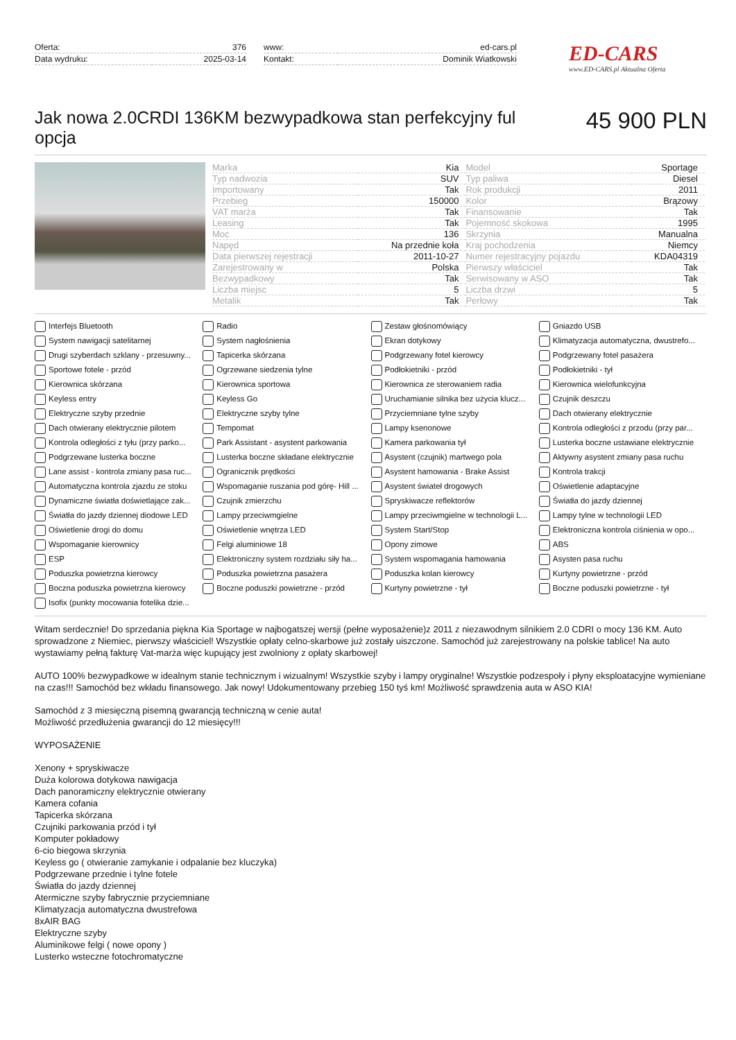| Oferta: | 376 |
| Data wydruku: | 2025-03-14 |
| www: | ed-cars.pl |
| Kontakt: | Dominik Wiatkowski |
ED-CARS
www.ED-CARS.pl Aktualna Oferta
Jak nowa 2.0CRDI 136KM bezwypadkowa stan perfekcyjny ful opcja
45 900 PLN
| Marka | Kia | Model | Sportage |
| Typ nadwozia | SUV | Typ paliwa | Diesel |
| Importowany | Tak | Rok produkcji | 2011 |
| Przebieg | 150000 | Kolor | Brązowy |
| VAT marża | Tak | Finansowanie | Tak |
| Leasing | Tak | Pojemność skokowa | 1995 |
| Moc | 136 | Skrzynia | Manualna |
| Napęd | Na przednie koła | Kraj pochodzenia | Niemcy |
| Data pierwszej rejestracji | 2011-10-27 | Numer rejestracyjny pojazdu | KDA04319 |
| Zarejestrowany w | Polska | Pierwszy właściciel | Tak |
| Bezwypadkowy | Tak | Serwisowany w ASO | Tak |
| Liczba miejsc | 5 | Liczba drzwi | 5 |
| Metalik | Tak | Perłowy | Tak |
Interfejs Bluetooth Radio Zestaw głośnomówiący Gniazdo USB System nawigacji satelitarnej System nagłośnienia Ekran dotykowy Klimatyzacja automatyczna, dwustrefo... Drugi szyberdach szklany - przesuwny... Tapicerka skórzana Podgrzewany fotel kierowcy Podgrzewany fotel pasażera Sportowe fotele - przód Ogrzewane siedzenia tylne Podłokietniki - przód Podłokietniki - tył Kierownica skórzana Kierownica sportowa Kierownica ze sterowaniem radia Kierownica wielofunkcyjna Keyless entry Keyless Go Uruchamianie silnika bez użycia klucz... Czujnik deszczu Elektryczne szyby przednie Elektryczne szyby tylne Przyciemniane tylne szyby Dach otwierany elektrycznie Dach otwierany elektrycznie pilotem Tempomat Lampy ksenonowe Kontrola odległości z przodu (przy par... Kontrola odległości z tyłu (przy parko... Park Assistant - asystent parkowania Kamera parkowania tył Lusterka boczne ustawiane elektrycznie Podgrzewane lusterka boczne Lusterka boczne składane elektrycznie Asystent (czujnik) martwego pola Aktywny asystent zmiany pasa ruchu Lane assist - kontrola zmiany pasa ruc... Ogranicznik prędkości Asystent hamowania - Brake Assist Kontrola trakcji Automatyczna kontrola zjazdu ze stoku Wspomaganie ruszania pod górę- Hill ... Asystent świateł drogowych Oświetlenie adaptacyjne Dynamiczne światła doświetlające zak... Czujnik zmierzchu Spryskiwacze reflektorów Światła do jazdy dziennej Światła do jazdy dziennej diodowe LED Lampy przeciwmgielne Lampy przeciwmgielne w technologii L... Lampy tylne w technologii LED Oświetlenie drogi do domu Oświetlenie wnętrza LED System Start/Stop Elektroniczna kontrola ciśnienia w opo... Wspomaganie kierownicy Felgi aluminiowe 18 Opony zimowe ABS ESP Elektroniczny system rozdziału siły ha... System wspomagania hamowania Asysten pasa ruchu Poduszka powietrzna kierowcy Poduszka powietrzna pasażera Poduszka kolan kierowcy Kurtyny powietrzne - przód Boczna poduszka powietrzna kierowcy Boczne poduszki powietrzne - przód Kurtyny powietrzne - tył Boczne poduszki powietrzne - tył Isofix (punkty mocowania fotelika dzie...
Witam serdecznie! Do sprzedania piękna Kia Sportage w najbogatszej wersji (pełne wyposażenie)z 2011 z niezawodnym silnikiem 2.0 CDRI o mocy 136 KM. Auto sprowadzone z Niemiec, pierwszy właściciel! Wszystkie opłaty celno-skarbowe już zostały uiszczone. Samochód już zarejestrowany na polskie tablice! Na auto wystawiamy pełną fakturę Vat-marża więc kupujący jest zwolniony z opłaty skarbowej!
AUTO 100% bezwypadkowe w idealnym stanie technicznym i wizualnym! Wszystkie szyby i lampy oryginalne! Wszystkie podzespoły i płyny eksploatacyjne wymieniane na czas!!! Samochód bez wkładu finansowego. Jak nowy! Udokumentowany przebieg 150 tyś km! Możliwość sprawdzenia auta w ASO KIA!
Samochód z 3 miesięczną pisemną gwarancją techniczną w cenie auta!
Możliwość przedłużenia gwarancji do 12 miesięcy!!!
WYPOSAŻENIE
Xenony + spryskiwacze
Duża kolorowa dotykowa nawigacja
Dach panoramiczny elektrycznie otwierany
Kamera cofania
Tapicerka skórzana
Czujniki parkowania przód i tył
Komputer pokładowy
6-cio biegowa skrzynia
Keyless go ( otwieranie zamykanie i odpalanie bez kluczyka)
Podgrzewane przednie i tylne fotele
Światła do jazdy dziennej
Atermiczne szyby fabrycznie przyciemniane
Klimatyzacja automatyczna dwustrefowa
8xAIR BAG
Elektryczne szyby
Aluminikowe felgi ( nowe opony )
Lusterko wsteczne fotochromatyczne